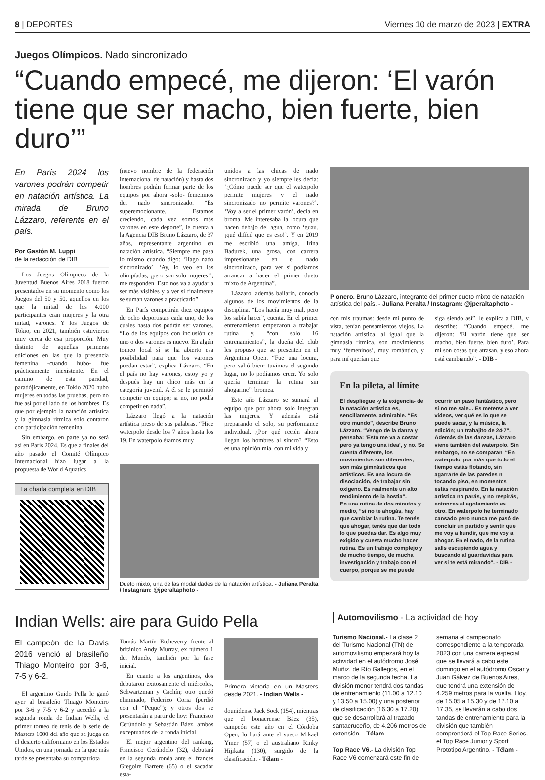8 | DEPORTES Viernes 10 de marzo de 2023 | EXTRA
Juegos Olímpicos. Nado sincronizado
“Cuando empecé, me dijeron: ‘El varón tiene que ser macho, bien fuerte, bien duro’”
En París 2024 los varones podrán competir en natación artística. La mirada de Bruno Lázzaro, referente en el país.
Por Gastón M. Luppi
de la redacción de DIB
Los Juegos Olímpicos de la Juventud Buenos Aires 2018 fueron presentados en su momento como los Juegos del 50 y 50, aquellos en los que la mitad de los 4.000 participantes eran mujeres y la otra mitad, varones. Y los Juegos de Tokio, en 2021, también estuvieron muy cerca de esa proporción. Muy distinto de aquellas primeras ediciones en las que la presencia femenina -cuando hubo- fue prácticamente inexistente. En el camino de esta paridad, paradójicamente, en Tokio 2020 hubo mujeres en todas las pruebas, pero no fue así por el lado de los hombres. Es que por ejemplo la natación artística y la gimnasia rítmica solo contaron con participación femenina.
Sin embargo, en parte ya no será así en París 2024. Es que a finales del año pasado el Comité Olímpico Internacional hizo lugar a la propuesta de World Aquatics
La charla completa en DIB
(nuevo nombre de la federación internacional de natación) y hasta dos hombres podrán formar parte de los equipos por ahora -solo- femeninos del nado sincronizado. “Es superemocionante. Estamos creciendo, cada vez somos más varones en este deporte”, le cuenta a la Agencia DIB Bruno Lázzaro, de 37 años, representante argentino en natación artística. “Siempre me pasa lo mismo cuando digo: ‘Hago nado sincronizado’. ‘Ay, lo veo en las olimpíadas, ¡pero son solo mujeres!’, me responden. Esto nos va a ayudar a ser más visibles y a ver si finalmente se suman varones a practicarlo”.
En París competirán diez equipos de ocho deportistas cada uno, de los cuales hasta dos podrán ser varones. “Lo de los equipos con inclusión de uno o dos varones es nuevo. En algún torneo local sí se ha abierto esa posibilidad para que los varones puedan estar”, explica Lázzaro. “En el país no hay varones, estoy yo y después hay un chico más en la categoría juvenil. A él se le permitió competir en equipo; si no, no podía competir en nada”.
Lázzaro llegó a la natación artística preso de sus palabras. “Hice waterpolo desde los 7 años hasta los 19. En waterpolo éramos muy
unidos a las chicas de nado sincronizado y yo siempre les decía: ‘¿Cómo puede ser que el waterpolo permite mujeres y el nado sincronizado no permite varones?’. ‘Voy a ser el primer varón’, decía en broma. Me interesaba la locura que hacen debajo del agua, como ‘guau, ¡qué difícil que es eso!’. Y en 2019 me escribió una amiga, Irina Badurek, una grosa, con carrera impresionante en el nado sincronizado, para ver si podíamos arrancar a hacer el primer dueto mixto de Argentina”.
Lázzaro, además bailarín, conocía algunos de los movimientos de la disciplina. “Los hacía muy mal, pero los sabía hacer”, cuenta. En el primer entrenamiento empezaron a trabajar rutina y, “con solo 16 entrenamientos”, la dueña del club les propuso que se presenten en el Argentina Open. “Fue una locura, pero salió bien: tuvimos el segundo lugar, no lo podíamos creer. Yo solo quería terminar la rutina sin ahogarme”, bromea.
Este año Lázzaro se sumará al equipo que por ahora solo integran las mujeres. Y además está preparando el solo, su performance individual. ¿Por qué recién ahora llegan los hombres al sincro? “Esto es una opinión mía, con mi vida y
Dueto mixto, una de las modalidades de la natación artística. - Juliana Peralta / Instagram: @jperaltaphoto -
Pionero. Bruno Lázzaro, integrante del primer dueto mixto de natación artística del país. - Juliana Peralta / Instagram: @jperaltaphoto -
con mis traumas: desde mi punto de vista, tenían pensamientos viejos. La natación artística, al igual que la gimnasia rítmica, son movimientos muy ‘femeninos’, muy romántico, y para mí querían que
siga siendo así”, le explica a DIB, y describe: “Cuando empecé, me dijeron: ‘El varón tiene que ser macho, bien fuerte, bien duro’. Para mí son cosas que atrasan, y eso ahora está cambiando”. - DIB -
En la pileta, al límite
El despliegue -y la exigencia- de la natación artística es, sencillamente, admirable. “Es otro mundo”, describe Bruno Lázzaro. “Vengo de la danza y pensaba: ‘Esto me va a costar pero ya tengo una idea’, y no. Se cuenta diferente, los movimientos son diferentes; son más gimnásticos que artísticos. Es una locura de disociación, de trabajar sin oxígeno. Es realmente un alto rendimiento de la hostia”.
En una rutina de dos minutos y medio, “si no te ahogás, hay que cambiar la rutina. Te tenés que ahogar, tenés que dar todo lo que puedas dar. Es algo muy exigido y cuesta mucho hacer rutina. Es un trabajo complejo y de mucho tiempo, de mucha investigación y trabajo con el cuerpo, porque se me puede ocurrir un paso fantástico, pero si no me sale... Es meterse a ver videos, ver qué es lo que se puede sacar, y la música, la edición; un trabajito de 24-7”.
Además de las danzas, Lázzaro viene también del waterpolo. Sin embargo, no se comparan. “En waterpolo, por más que todo el tiempo estás flotando, sin agarrarte de las paredes ni tocando piso, en momentos estás respirando. En la natación artística no parás, y no respirás, entonces el agotamiento es otro. En waterpolo he terminado cansado pero nunca me pasó de concluir un partido y sentir que me voy a hundir, que me voy a ahogar. En el nado, de la rutina salís escupiendo agua y buscando al guardavidas para ver si te está mirando”. - DIB -
Indian Wells: aire para Guido Pella
El campeón de la Davis 2016 venció al brasileño Thiago Monteiro por 3-6, 7-5 y 6-2.
El argentino Guido Pella le ganó ayer al brasileño Thiago Monteiro por 3-6 y 7-5 y 6-2 y accedió a la segunda ronda de Indian Wells, el primer torneo de tenis de la serie de Masters 1000 del año que se juega en el desierto californiano en los Estados Unidos, en una jornada en la que más tarde se presentaba su compatriota
Tomás Martín Etcheverry frente al británico Andy Murray, ex número 1 del Mundo, también por la fase inicial.
En cuanto a los argentinos, dos debutaron exitosamente el miércoles, Schwartzman y Cachín; otro quedó eliminado, Federico Coria (perdió con el “Peque”); y otros dos se presentarán a partir de hoy: Francisco Cerúndolo y Sebastián Báez, ambos exceptuados de la ronda inicial.
El mejor argentino del ranking, Francisco Cerúndolo (32), debutará en la segunda ronda ante el francés Gregoire Barrere (65) o el sacador esta-
Primera victoria en un Masters desde 2021. - Indian Wells -
dounidense Jack Sock (154), mientras que el bonaerense Báez (35), campeón este año en el Córdoba Open, lo hará ante el sueco Mikael Ymer (57) o el australiano Rinky Hijikata (130), surgido de la clasificación. - Télam -
Automovilismo - La actividad de hoy
Turismo Nacional.- La clase 2 del Turismo Nacional (TN) de automovilismo empezará hoy la actividad en el autódromo José Muñiz, de Río Gallegos, en el marco de la segunda fecha. La división menor tendrá dos tandas de entrenamiento (11.00 a 12.10 y 13.50 a 15.00) y una posterior de clasificación (16.30 a 17.20) que se desarrollará al trazado santacruceño, de 4.206 metros de extensión. - Télam -
Top Race V6.- La división Top Race V6 comenzará este fin de semana el campeonato correspondiente a la temporada 2023 con una carrera especial que se llevará a cabo este domingo en el autódromo Oscar y Juan Gálvez de Buenos Aires, que tendrá una extensión de 4.259 metros para la vuelta. Hoy, de 15.05 a 15.30 y de 17.10 a 17.35, se llevarán a cabo dos tandas de entrenamiento para la división que también comprenderá el Top Race Series, el Top Race Junior y Sport Prototipo Argentino. - Télam -